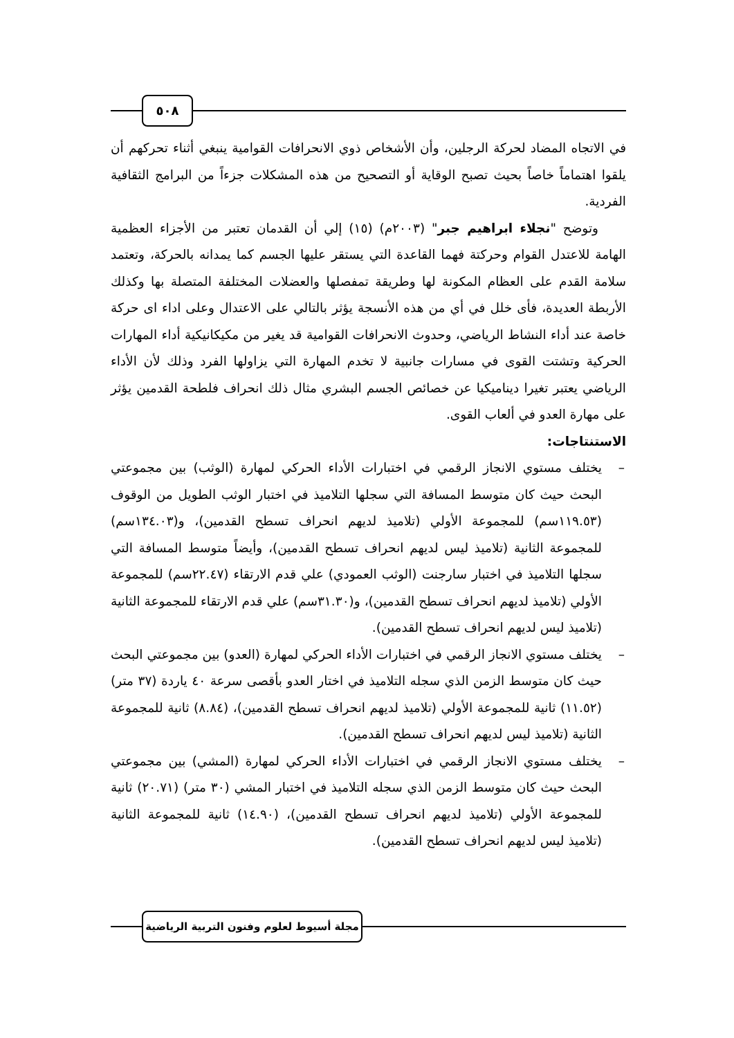٥٠٨
في الاتجاه المضاد لحركة الرجلين، وأن الأشخاص ذوي الانحرافات القوامية ينبغي أثناء تحركهم أن يلقوا اهتماماً خاصاً بحيث تصبح الوقاية أو التصحيح من هذه المشكلات جزءاً من البرامج الثقافية الفردية.
وتوضح "نجلاء ابراهيم جبر" (٢٠٠٣م) (١٥) إلي أن القدمان تعتبر من الأجزاء العظمية الهامة للاعتدل القوام وحركتة فهما القاعدة التي يستقر عليها الجسم كما يمدانه بالحركة، وتعتمد سلامة القدم على العظام المكونة لها وطريقة تمفصلها والعضلات المختلفة المتصلة بها وكذلك الأربطة العديدة، فأى خلل في أي من هذه الأنسجة يؤثر بالتالي على الاعتدال وعلى اداء اى حركة خاصة عند أداء النشاط الرياضي، وحدوث الانحرافات القوامية قد يغير من مكيكانيكية أداء المهارات الحركية وتشتت القوى في مسارات جانبية لا تخدم المهارة التي يزاولها الفرد وذلك لأن الأداء الرياضي يعتبر تغيرا ديناميكيا عن خصائص الجسم البشري مثال ذلك انحراف فلطحة القدمين يؤثر على مهارة العدو في ألعاب القوى.
الاستنتاجات:
– يختلف مستوي الانجاز الرقمي في اختبارات الأداء الحركي لمهارة (الوثب) بين مجموعتي البحث حيث كان متوسط المسافة التي سجلها التلاميذ في اختبار الوثب الطويل من الوقوف (١١٩.٥٣سم) للمجموعة الأولي (تلاميذ لديهم انحراف تسطح القدمين)، و(١٣٤.٠٣سم) للمجموعة الثانية (تلاميذ ليس لديهم انحراف تسطح القدمين)، وأيضاً متوسط المسافة التي سجلها التلاميذ في اختبار سارجنت (الوثب العمودي) علي قدم الارتقاء (٢٢.٤٧سم) للمجموعة الأولي (تلاميذ لديهم انحراف تسطح القدمين)، و(٣١.٣٠سم) علي قدم الارتقاء للمجموعة الثانية (تلاميذ ليس لديهم انحراف تسطح القدمين).
– يختلف مستوي الانجاز الرقمي في اختبارات الأداء الحركي لمهارة (العدو) بين مجموعتي البحث حيث كان متوسط الزمن الذي سجله التلاميذ في اختار العدو بأقصى سرعة ٤٠ ياردة (٣٧ متر)(١١.٥٢) ثانية للمجموعة الأولي (تلاميذ لديهم انحراف تسطح القدمين)، (٨.٨٤) ثانية للمجموعة الثانية (تلاميذ ليس لديهم انحراف تسطح القدمين).
– يختلف مستوي الانجاز الرقمي في اختبارات الأداء الحركي لمهارة (المشي) بين مجموعتي البحث حيث كان متوسط الزمن الذي سجله التلاميذ في اختبار المشي (٣٠ متر) (٢٠.٧١) ثانية للمجموعة الأولي (تلاميذ لديهم انحراف تسطح القدمين)، (١٤.٩٠) ثانية للمجموعة الثانية (تلاميذ ليس لديهم انحراف تسطح القدمين).
مجلة أسيوط لعلوم وفنون التربية الرياضية